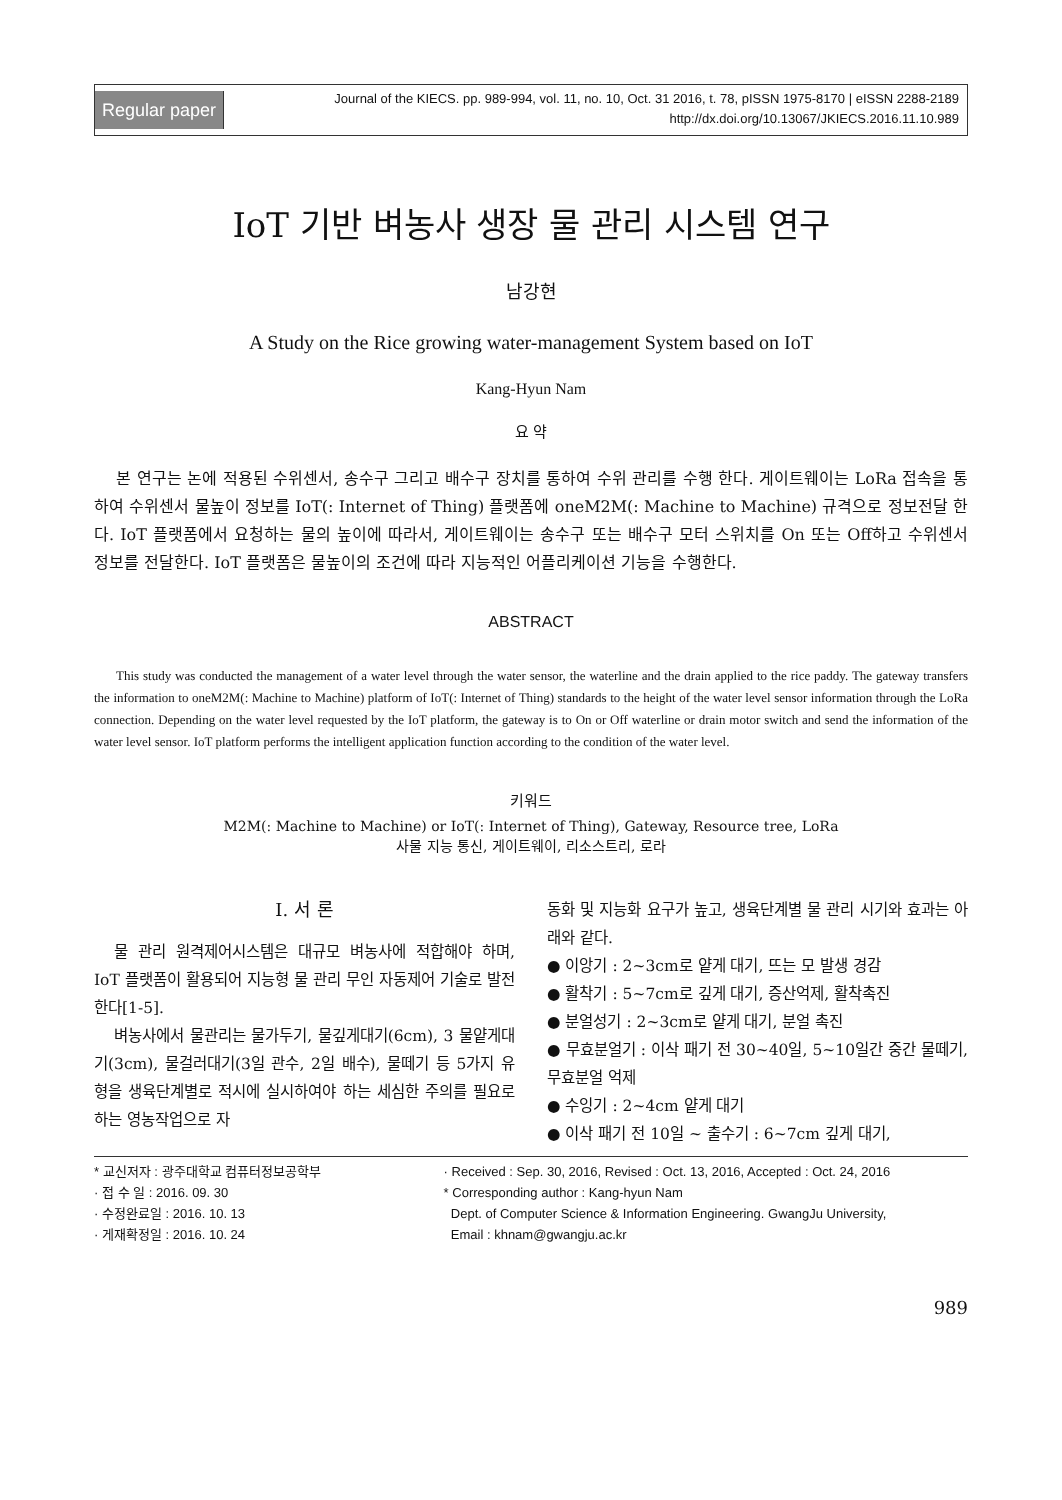Regular paper
Journal of the KIECS. pp. 989-994, vol. 11, no. 10, Oct. 31 2016, t. 78, pISSN 1975-8170 | eISSN 2288-2189
http://dx.doi.org/10.13067/JKIECS.2016.11.10.989
IoT 기반 벼농사 생장 물 관리 시스템 연구
남강현
A Study on the Rice growing water-management System based on IoT
Kang-Hyun Nam
요 약
본 연구는 논에 적용된 수위센서, 송수구 그리고 배수구 장치를 통하여 수위 관리를 수행 한다. 게이트웨이는 LoRa 접속을 통하여 수위센서 물높이 정보를 IoT(: Internet of Thing) 플랫폼에 oneM2M(: Machine to Machine) 규격으로 정보전달 한다. IoT 플랫폼에서 요청하는 물의 높이에 따라서, 게이트웨이는 송수구 또는 배수구 모터 스위치를 On 또는 Off하고 수위센서 정보를 전달한다. IoT 플랫폼은 물높이의 조건에 따라 지능적인 어플리케이션 기능을 수행한다.
ABSTRACT
This study was conducted the management of a water level through the water sensor, the waterline and the drain applied to the rice paddy. The gateway transfers the information to oneM2M(: Machine to Machine) platform of IoT(: Internet of Thing) standards to the height of the water level sensor information through the LoRa connection. Depending on the water level requested by the IoT platform, the gateway is to On or Off waterline or drain motor switch and send the information of the water level sensor. IoT platform performs the intelligent application function according to the condition of the water level.
키워드
M2M(: Machine to Machine) or IoT(: Internet of Thing), Gateway, Resource tree, LoRa
사물 지능 통신, 게이트웨이, 리소스트리, 로라
Ⅰ. 서 론
물 관리 원격제어시스템은 대규모 벼농사에 적합해야 하며, IoT 플랫폼이 활용되어 지능형 물 관리 무인 자동제어 기술로 발전 한다[1-5].
벼농사에서 물관리는 물가두기, 물깊게대기(6cm), 3 물얕게대기(3cm), 물걸러대기(3일 관수, 2일 배수), 물떼기 등 5가지 유형을 생육단계별로 적시에 실시하여야 하는 세심한 주의를 필요로 하는 영농작업으로 자
동화 및 지능화 요구가 높고, 생육단계별 물 관리 시기와 효과는 아래와 같다.
● 이앙기 : 2~3cm로 얕게 대기, 뜨는 모 발생 경감
● 활착기 : 5~7cm로 깊게 대기, 증산억제, 활착촉진
● 분얼성기 : 2~3cm로 얕게 대기, 분얼 촉진
● 무효분얼기 : 이삭 패기 전 30~40일, 5~10일간 중간 물떼기, 무효분얼 억제
● 수잉기 : 2~4cm 얕게 대기
● 이삭 패기 전 10일 ~ 출수기 : 6~7cm 깊게 대기,
* 교신저자 : 광주대학교 컴퓨터정보공학부
· 접 수 일 : 2016. 09. 30
· 수정완료일 : 2016. 10. 13
· 게재확정일 : 2016. 10. 24
· Received : Sep. 30, 2016, Revised : Oct. 13, 2016, Accepted : Oct. 24, 2016
* Corresponding author : Kang-hyun Nam
Dept. of Computer Science & Information Engineering. GwangJu University,
Email : khnam@gwangju.ac.kr
989